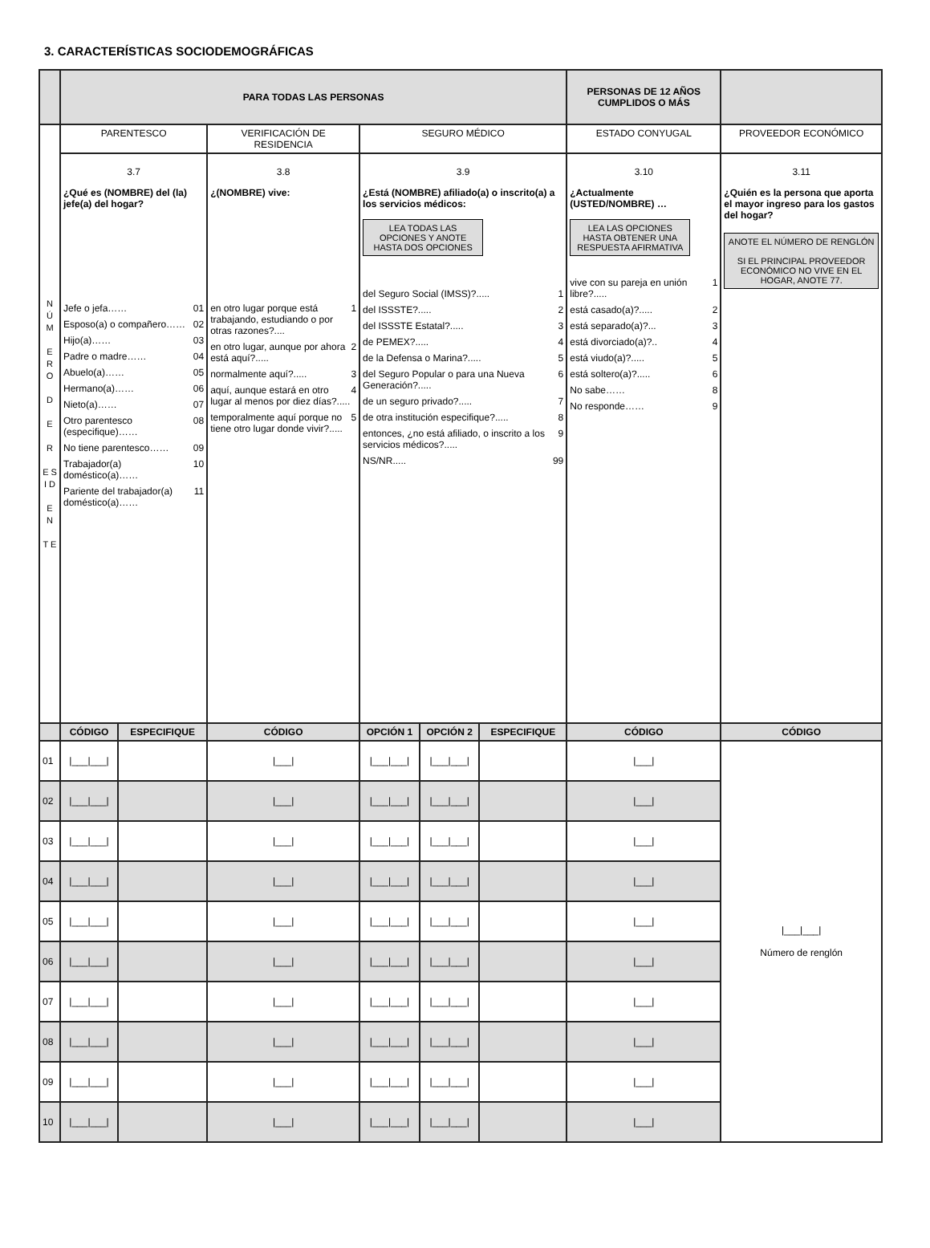3. CARACTERÍSTICAS SOCIODEMOGRÁFICAS
| | PARA TODAS LAS PERSONAS | | | | | | PERSONAS DE 12 AÑOS CUMPLIDOS O MÁS | |
| N Ú M E R O D E R E S I D E N T E | PARENTESCO | | VERIFICACIÓN DE RESIDENCIA | SEGURO MÉDICO | | | ESTADO CONYUGAL | PROVEEDOR ECONÓMICO |
| | 3.7 ¿Qué es (NOMBRE) del (la) jefe(a) del hogar? Jefe o jefa…… 01 Esposo(a) o compañero…… 02 Hijo(a)…… 03 Padre o madre…… 04 Abuelo(a)…… 05 Hermano(a)…… 06 Nieto(a)…… 07 Otro parentesco (especifique)…… 08 No tiene parentesco…… 09 Trabajador(a) doméstico(a)…… 10 Pariente del trabajador(a) doméstico(a)…… 11 | | 3.8 ¿(NOMBRE) vive: en otro lugar porque está trabajando, estudiando o por otras razones?.... 1 en otro lugar, aunque por ahora está aquí?..... 2 normalmente aquí?..... 3 aquí, aunque estará en otro lugar al menos por diez días?..... 4 temporalmente aquí porque no tiene otro lugar donde vivir?..... 5 | 3.9 ¿Está (NOMBRE) afiliado(a) o inscrito(a) a los servicios médicos: LEA TODAS LAS OPCIONES Y ANOTE HASTA DOS OPCIONES del Seguro Social (IMSS)?..... 1 del ISSSTE?..... 2 del ISSSTE Estatal?..... 3 de PEMEX?..... 4 de la Defensa o Marina?..... 5 del Seguro Popular o para una Nueva Generación?..... 6 de un seguro privado?..... 7 de otra institución especifique?..... 8 entonces, ¿no está afiliado, o inscrito a los servicios médicos?..... 9 NS/NR..... 99 | | | 3.10 ¿Actualmente (USTED/NOMBRE) … LEA LAS OPCIONES HASTA OBTENER UNA RESPUESTA AFIRMATIVA vive con su pareja en unión libre?..... 1 está casado(a)?..... 2 está separado(a)?... 3 está divorciado(a)?.. 4 está viudo(a)?..... 5 está soltero(a)?..... 6 No sabe…… 8 No responde…… 9 | 3.11 ¿Quién es la persona que aporta el mayor ingreso para los gastos del hogar? ANOTE EL NÚMERO DE RENGLÓN SI EL PRINCIPAL PROVEEDOR ECONÓMICO NO VIVE EN EL HOGAR, ANOTE 77. |
| | CÓDIGO | ESPECIFIQUE | CÓDIGO | OPCIÓN 1 | OPCIÓN 2 | ESPECIFIQUE | CÓDIGO | CÓDIGO |
| 01 | /___/___/ | | /___/ | /___/___/ | /___/___/ | | /___/ | /___/___/ Número de renglón |
| 02 | /___/___/ | | /___/ | /___/___/ | /___/___/ | | /___/ | |
| 03 | /___/___/ | | /___/ | /___/___/ | /___/___/ | | /___/ | |
| 04 | /___/___/ | | /___/ | /___/___/ | /___/___/ | | /___/ | |
| 05 | /___/___/ | | /___/ | /___/___/ | /___/___/ | | /___/ | |
| 06 | /___/___/ | | /___/ | /___/___/ | /___/___/ | | /___/ | |
| 07 | /___/___/ | | /___/ | /___/___/ | /___/___/ | | /___/ | |
| 08 | /___/___/ | | /___/ | /___/___/ | /___/___/ | | /___/ | |
| 09 | /___/___/ | | /___/ | /___/___/ | /___/___/ | | /___/ | |
| 10 | /___/___/ | | /___/ | /___/___/ | /___/___/ | | /___/ | |